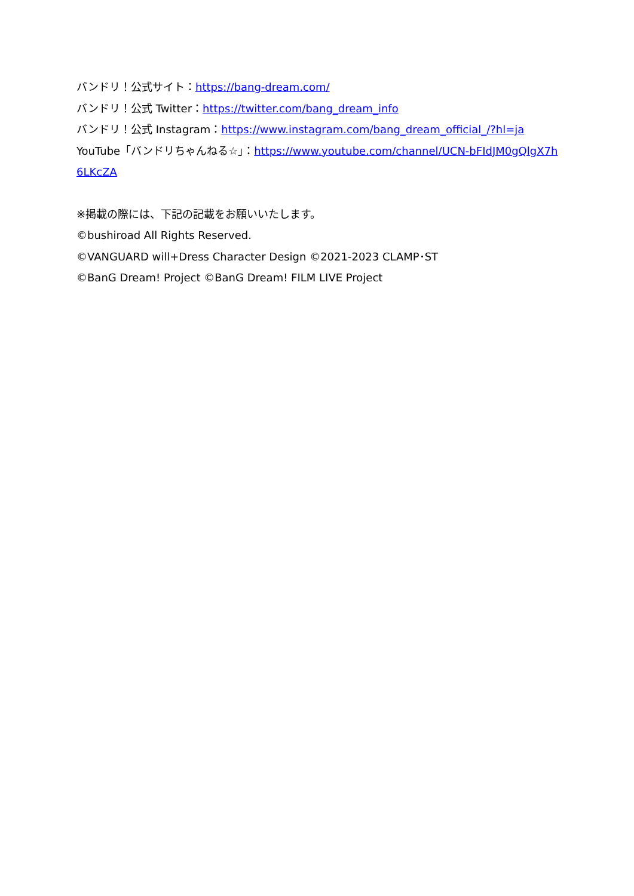バンドリ！公式サイト：https://bang-dream.com/
バンドリ！公式 Twitter：https://twitter.com/bang_dream_info
バンドリ！公式 Instagram：https://www.instagram.com/bang_dream_official_/?hl=ja
YouTube「バンドリちゃんねる☆」：https://www.youtube.com/channel/UCN-bFIdJM0gQlgX7h 6LKcZA
※掲載の際には、下記の記載をお願いいたします。
©bushiroad All Rights Reserved.
©VANGUARD will+Dress Character Design ©2021-2023 CLAMP･ST
©BanG Dream! Project ©BanG Dream! FILM LIVE Project